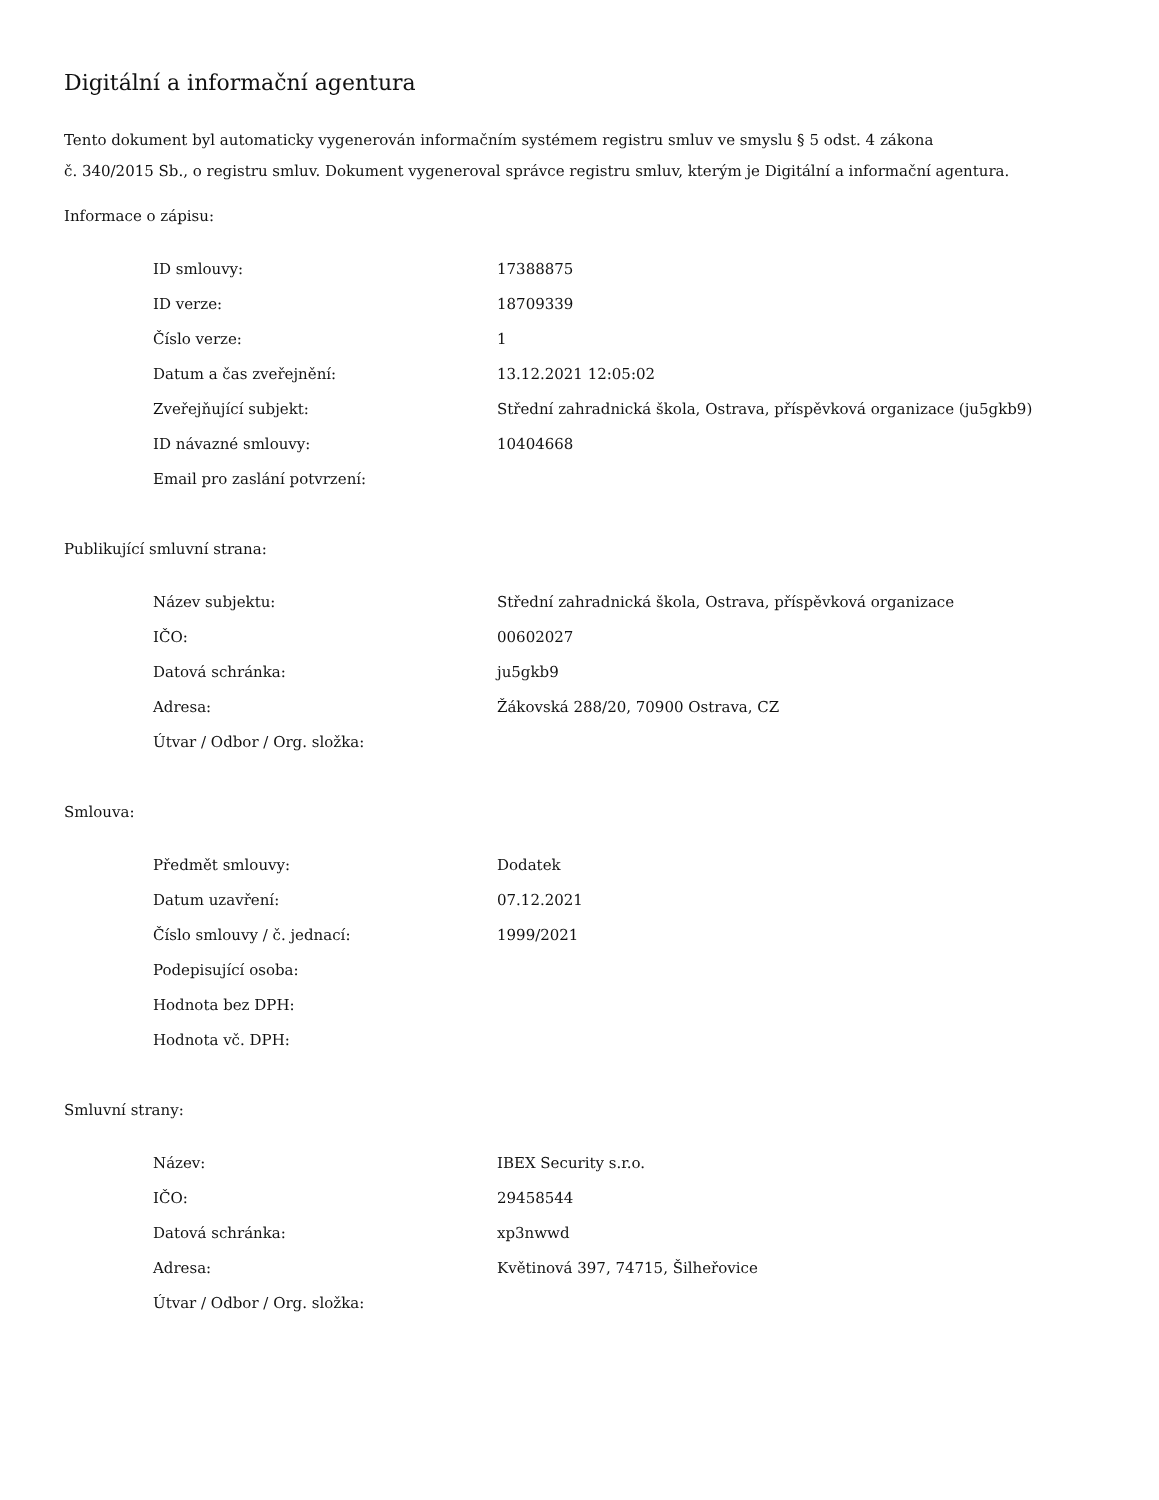Digitální a informační agentura
Tento dokument byl automaticky vygenerován informačním systémem registru smluv ve smyslu § 5 odst. 4 zákona
č. 340/2015 Sb., o registru smluv. Dokument vygeneroval správce registru smluv, kterým je Digitální a informační agentura.
Informace o zápisu:
| ID smlouvy: | 17388875 |
| ID verze: | 18709339 |
| Číslo verze: | 1 |
| Datum a čas zveřejnění: | 13.12.2021 12:05:02 |
| Zveřejňující subjekt: | Střední zahradnická škola, Ostrava, příspěvková organizace (ju5gkb9) |
| ID návazné smlouvy: | 10404668 |
| Email pro zaslání potvrzení: | |
Publikující smluvní strana:
| Název subjektu: | Střední zahradnická škola, Ostrava, příspěvková organizace |
| IČO: | 00602027 |
| Datová schránka: | ju5gkb9 |
| Adresa: | Žákovská 288/20, 70900 Ostrava, CZ |
| Útvar / Odbor / Org. složka: | |
Smlouva:
| Předmět smlouvy: | Dodatek |
| Datum uzavření: | 07.12.2021 |
| Číslo smlouvy / č. jednací: | 1999/2021 |
| Podepisující osoba: | |
| Hodnota bez DPH: | |
| Hodnota vč. DPH: | |
Smluvní strany:
| Název: | IBEX Security s.r.o. |
| IČO: | 29458544 |
| Datová schránka: | xp3nwwd |
| Adresa: | Květinová 397, 74715, Šilheřovice |
| Útvar / Odbor / Org. složka: | |